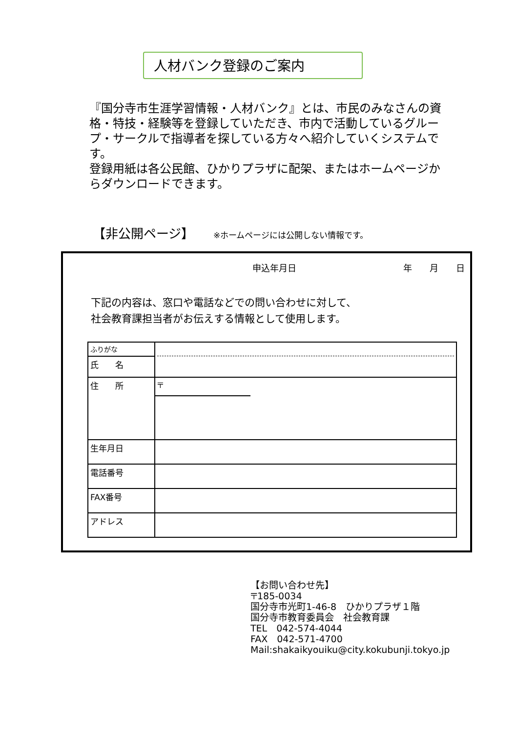人材バンク登録のご案内
『国分寺市生涯学習情報・人材バンク』とは、市民のみなさんの資格・特技・経験等を登録していただき、市内で活動しているグループ・サークルで指導者を探している方々へ紹介していくシステムです。
登録用紙は各公民館、ひかりプラザに配架、またはホームページからダウンロードできます。
【非公開ページ】 ※ホームページには公開しない情報です。
申込年月日 年　　月　　日
下記の内容は、窓口や電話などでの問い合わせに対して、
社会教育課担当者がお伝えする情報として使用します。
| ふりがな | |
| 氏 名 | |
| 住 所 | 〒 |
| 生年月日 | |
| 電話番号 | |
| FAX番号 | |
| アドレス | |
【お問い合わせ先】
〒185-0034
国分寺市光町1-46-8　ひかりプラザ１階
国分寺市教育委員会　社会教育課
TEL　042-574-4044
FAX　042-571-4700
Mail:shakaikyouiku@city.kokubunji.tokyo.jp